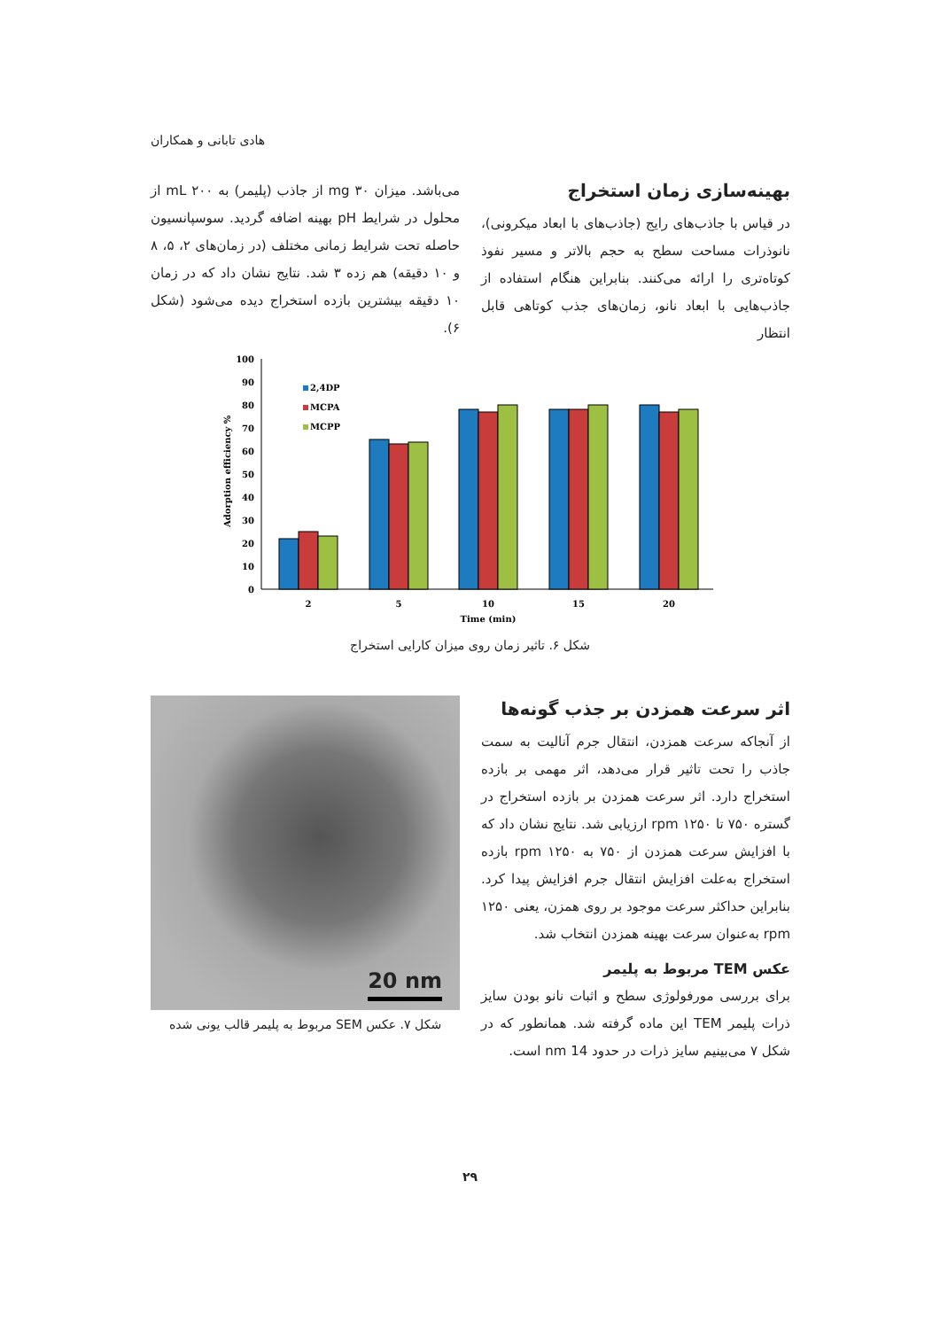هادی تابانی و همکاران
بهینه‌سازی زمان استخراج
در قیاس با جاذب‌های رایج (جاذب‌های با ابعاد میکرونی)، نانوذرات مساحت سطح به حجم بالاتر و مسیر نفوذ کوتاه‌تری را ارائه می‌کنند. بنابراین هنگام استفاده از جاذب‌هایی با ابعاد نانو، زمان‌های جذب کوتاهی قابل انتظار
می‌باشد. میزان ۳۰ mg از جاذب (پلیمر) به ۲۰۰ mL از محلول در شرایط pH بهینه اضافه گردید. سوسپانسیون حاصله تحت شرایط زمانی مختلف (در زمان‌های ۲، ۵، ۸ و ۱۰ دقیقه) هم زده ۳ شد. نتایج نشان داد که در زمان ۱۰ دقیقه بیشترین بازده استخراج دیده می‌شود (شکل ۶).
Adorption efficiency %
100
90
80
70
60
50
40
30
20
10
0
2,4DP
MCPA
MCPP
2
5
10
15
20
Time (min)
شکل ۶. تاثیر زمان روی میزان کارایی استخراج
اثر سرعت همزدن بر جذب گونه‌ها
از آنجاکه سرعت همزدن، انتقال جرم آنالیت به سمت جاذب را تحت تاثیر قرار می‌دهد، اثر مهمی بر بازده استخراج دارد. اثر سرعت همزدن بر بازده استخراج در گستره ۷۵۰ تا ۱۲۵۰ rpm ارزیابی شد. نتایج نشان داد که با افزایش سرعت همزدن از ۷۵۰ به ۱۲۵۰ rpm بازده استخراج به‌علت افزایش انتقال جرم افزایش پیدا کرد. بنابراین حداکثر سرعت موجود بر روی همزن، یعنی ۱۲۵۰ rpm به‌عنوان سرعت بهینه همزدن انتخاب شد.
عکس TEM مربوط به پلیمر
برای بررسی مورفولوژی سطح و اثبات نانو بودن سایز ذرات پلیمر TEM این ماده گرفته شد. همانطور که در شکل ۷ می‌بینیم سایز ذرات در حدود 14 nm است.
20 nm
شکل ۷. عکس SEM مربوط به پلیمر قالب یونی شده
۲۹